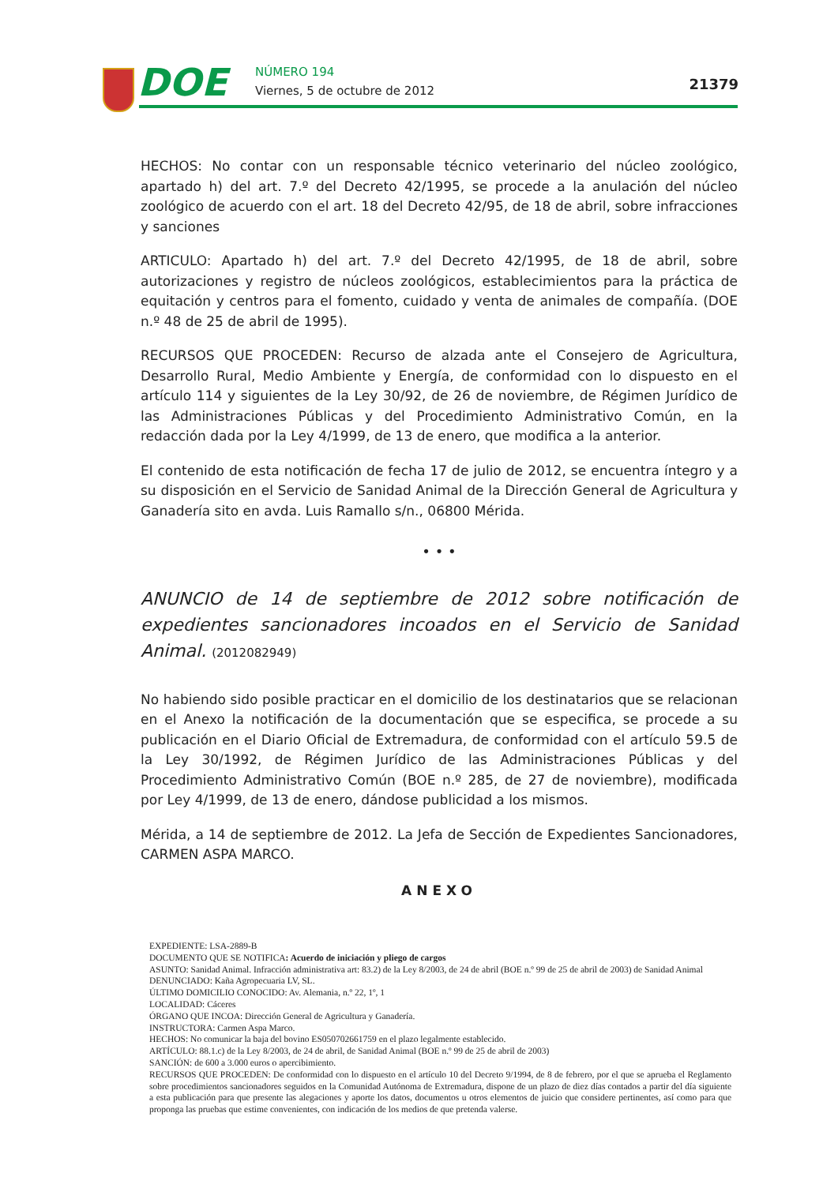DOE NÚMERO 194
Viernes, 5 de octubre de 2012 21379
HECHOS: No contar con un responsable técnico veterinario del núcleo zoológico, apartado h) del art. 7.º del Decreto 42/1995, se procede a la anulación del núcleo zoológico de acuerdo con el art. 18 del Decreto 42/95, de 18 de abril, sobre infracciones y sanciones
ARTICULO: Apartado h) del art. 7.º del Decreto 42/1995, de 18 de abril, sobre autorizaciones y registro de núcleos zoológicos, establecimientos para la práctica de equitación y centros para el fomento, cuidado y venta de animales de compañía. (DOE n.º 48 de 25 de abril de 1995).
RECURSOS QUE PROCEDEN: Recurso de alzada ante el Consejero de Agricultura, Desarrollo Rural, Medio Ambiente y Energía, de conformidad con lo dispuesto en el artículo 114 y siguientes de la Ley 30/92, de 26 de noviembre, de Régimen Jurídico de las Administraciones Públicas y del Procedimiento Administrativo Común, en la redacción dada por la Ley 4/1999, de 13 de enero, que modifica a la anterior.
El contenido de esta notificación de fecha 17 de julio de 2012, se encuentra íntegro y a su disposición en el Servicio de Sanidad Animal de la Dirección General de Agricultura y Ganadería sito en avda. Luis Ramallo s/n., 06800 Mérida.
• • •
ANUNCIO de 14 de septiembre de 2012 sobre notificación de expedientes sancionadores incoados en el Servicio de Sanidad Animal. (2012082949)
No habiendo sido posible practicar en el domicilio de los destinatarios que se relacionan en el Anexo la notificación de la documentación que se especifica, se procede a su publicación en el Diario Oficial de Extremadura, de conformidad con el artículo 59.5 de la Ley 30/1992, de Régimen Jurídico de las Administraciones Públicas y del Procedimiento Administrativo Común (BOE n.º 285, de 27 de noviembre), modificada por Ley 4/1999, de 13 de enero, dándose publicidad a los mismos.
Mérida, a 14 de septiembre de 2012. La Jefa de Sección de Expedientes Sancionadores, CARMEN ASPA MARCO.
ANEXO
EXPEDIENTE: LSA-2889-B
DOCUMENTO QUE SE NOTIFICA: Acuerdo de iniciación y pliego de cargos
ASUNTO: Sanidad Animal. Infracción administrativa art: 83.2) de la Ley 8/2003, de 24 de abril (BOE n.º 99 de 25 de abril de 2003) de Sanidad Animal
DENUNCIADO: Kaña Agropecuaria LV, SL.
ÚLTIMO DOMICILIO CONOCIDO: Av. Alemania, n.º 22, 1º, 1
LOCALIDAD: Cáceres
ÓRGANO QUE INCOA: Dirección General de Agricultura y Ganadería.
INSTRUCTORA: Carmen Aspa Marco.
HECHOS: No comunicar la baja del bovino ES050702661759 en el plazo legalmente establecido.
ARTÍCULO: 88.1.c) de la Ley 8/2003, de 24 de abril, de Sanidad Animal (BOE n.º 99 de 25 de abril de 2003)
SANCIÓN: de 600 a 3.000 euros o apercibimiento.
RECURSOS QUE PROCEDEN: De conformidad con lo dispuesto en el artículo 10 del Decreto 9/1994, de 8 de febrero, por el que se aprueba el Reglamento sobre procedimientos sancionadores seguidos en la Comunidad Autónoma de Extremadura, dispone de un plazo de diez días contados a partir del día siguiente a esta publicación para que presente las alegaciones y aporte los datos, documentos u otros elementos de juicio que considere pertinentes, así como para que proponga las pruebas que estime convenientes, con indicación de los medios de que pretenda valerse.